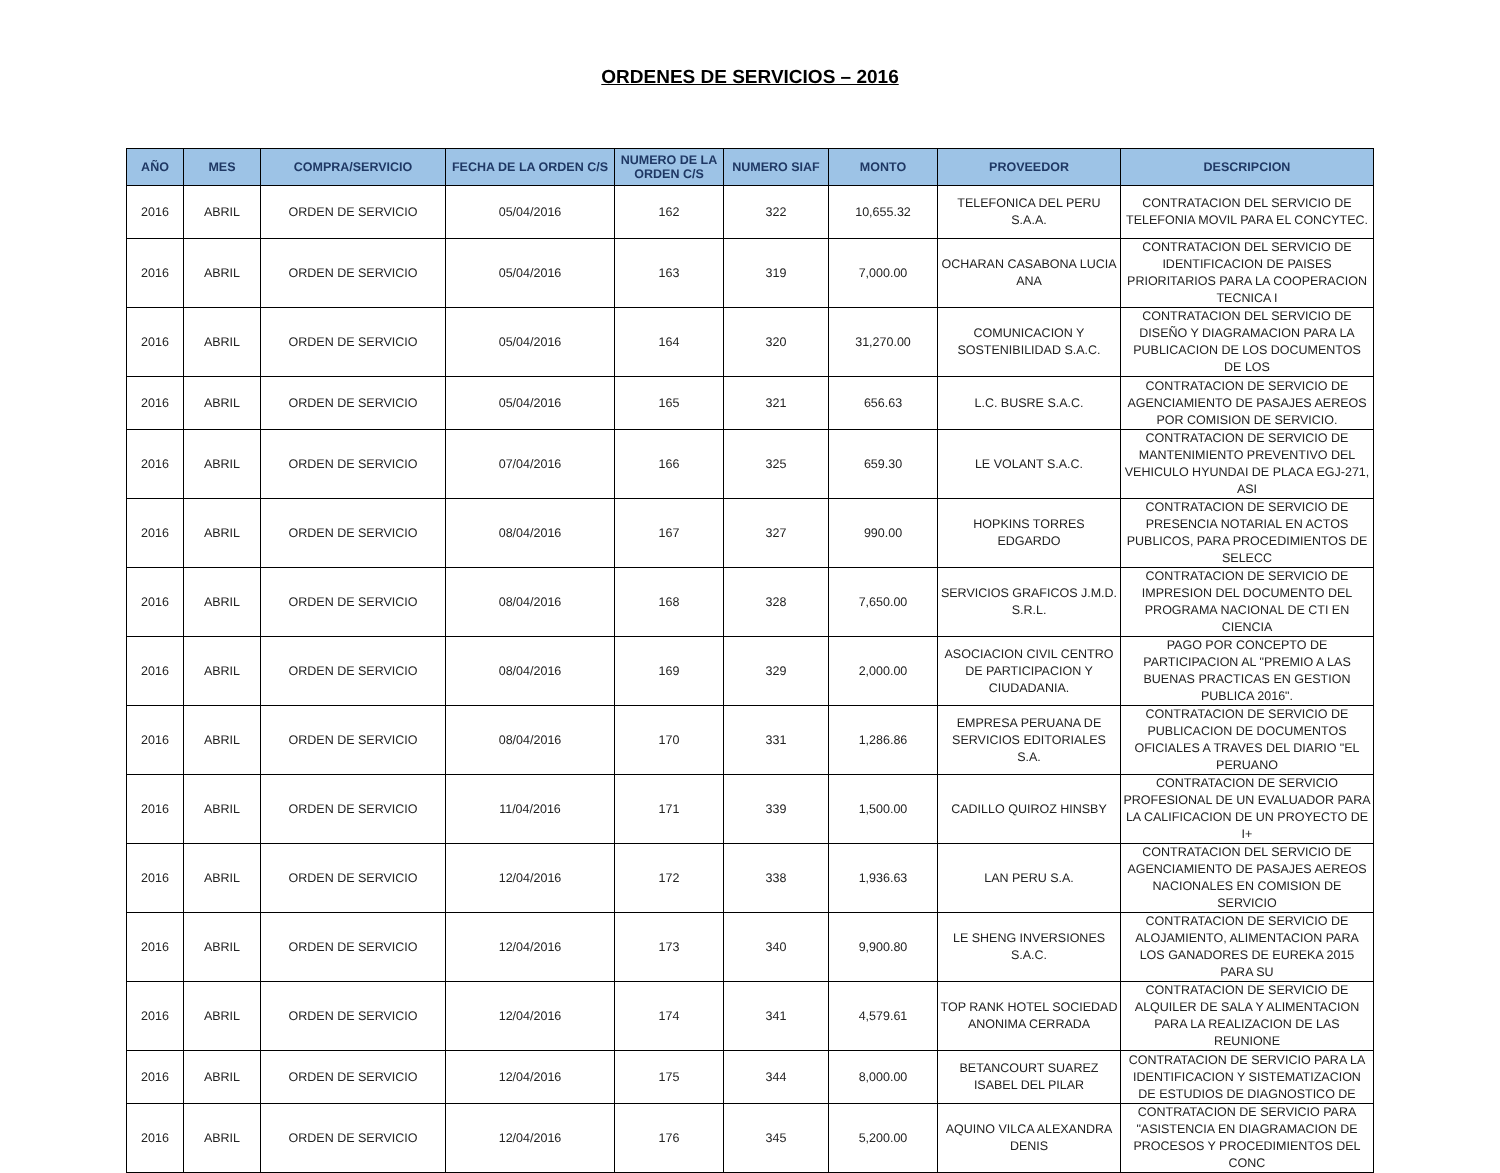ORDENES DE SERVICIOS – 2016
| AÑO | MES | COMPRA/SERVICIO | FECHA DE LA ORDEN C/S | NUMERO DE LA ORDEN C/S | NUMERO SIAF | MONTO | PROVEEDOR | DESCRIPCION |
| --- | --- | --- | --- | --- | --- | --- | --- | --- |
| 2016 | ABRIL | ORDEN DE SERVICIO | 05/04/2016 | 162 | 322 | 10,655.32 | TELEFONICA DEL PERU S.A.A. | CONTRATACION DEL SERVICIO DE TELEFONIA MOVIL PARA EL CONCYTEC. |
| 2016 | ABRIL | ORDEN DE SERVICIO | 05/04/2016 | 163 | 319 | 7,000.00 | OCHARAN CASABONA LUCIA ANA | CONTRATACION DEL SERVICIO DE IDENTIFICACION DE PAISES PRIORITARIOS PARA LA COOPERACION TECNICA I |
| 2016 | ABRIL | ORDEN DE SERVICIO | 05/04/2016 | 164 | 320 | 31,270.00 | COMUNICACION Y SOSTENIBILIDAD S.A.C. | CONTRATACION DEL SERVICIO DE DISEÑO Y DIAGRAMACION PARA LA PUBLICACION DE LOS DOCUMENTOS DE LOS |
| 2016 | ABRIL | ORDEN DE SERVICIO | 05/04/2016 | 165 | 321 | 656.63 | L.C. BUSRE S.A.C. | CONTRATACION DE SERVICIO DE AGENCIAMIENTO DE PASAJES AEREOS POR COMISION DE SERVICIO. |
| 2016 | ABRIL | ORDEN DE SERVICIO | 07/04/2016 | 166 | 325 | 659.30 | LE VOLANT S.A.C. | CONTRATACION DE SERVICIO DE MANTENIMIENTO PREVENTIVO DEL VEHICULO HYUNDAI DE PLACA EGJ-271, ASI |
| 2016 | ABRIL | ORDEN DE SERVICIO | 08/04/2016 | 167 | 327 | 990.00 | HOPKINS TORRES EDGARDO | CONTRATACION DE SERVICIO DE PRESENCIA NOTARIAL EN ACTOS PUBLICOS, PARA PROCEDIMIENTOS DE SELECC |
| 2016 | ABRIL | ORDEN DE SERVICIO | 08/04/2016 | 168 | 328 | 7,650.00 | SERVICIOS GRAFICOS J.M.D. S.R.L. | CONTRATACION DE SERVICIO DE IMPRESION DEL DOCUMENTO DEL PROGRAMA NACIONAL DE CTI EN CIENCIA |
| 2016 | ABRIL | ORDEN DE SERVICIO | 08/04/2016 | 169 | 329 | 2,000.00 | ASOCIACION CIVIL CENTRO DE PARTICIPACION Y CIUDADANIA. | PAGO POR CONCEPTO DE PARTICIPACION AL "PREMIO A LAS BUENAS PRACTICAS EN GESTION PUBLICA 2016". |
| 2016 | ABRIL | ORDEN DE SERVICIO | 08/04/2016 | 170 | 331 | 1,286.86 | EMPRESA PERUANA DE SERVICIOS EDITORIALES S.A. | CONTRATACION DE SERVICIO DE PUBLICACION DE DOCUMENTOS OFICIALES A TRAVES DEL DIARIO "EL PERUANO |
| 2016 | ABRIL | ORDEN DE SERVICIO | 11/04/2016 | 171 | 339 | 1,500.00 | CADILLO QUIROZ HINSBY | CONTRATACION DE SERVICIO PROFESIONAL DE UN EVALUADOR PARA LA CALIFICACION DE UN PROYECTO DE I+ |
| 2016 | ABRIL | ORDEN DE SERVICIO | 12/04/2016 | 172 | 338 | 1,936.63 | LAN PERU S.A. | CONTRATACION DEL SERVICIO DE AGENCIAMIENTO DE PASAJES AEREOS NACIONALES EN COMISION DE SERVICIO |
| 2016 | ABRIL | ORDEN DE SERVICIO | 12/04/2016 | 173 | 340 | 9,900.80 | LE SHENG INVERSIONES S.A.C. | CONTRATACION DE SERVICIO DE ALOJAMIENTO, ALIMENTACION PARA LOS GANADORES DE EUREKA 2015 PARA SU |
| 2016 | ABRIL | ORDEN DE SERVICIO | 12/04/2016 | 174 | 341 | 4,579.61 | TOP RANK HOTEL SOCIEDAD ANONIMA CERRADA | CONTRATACION DE SERVICIO DE ALQUILER DE SALA Y ALIMENTACION PARA LA REALIZACION DE LAS REUNIONE |
| 2016 | ABRIL | ORDEN DE SERVICIO | 12/04/2016 | 175 | 344 | 8,000.00 | BETANCOURT SUAREZ ISABEL DEL PILAR | CONTRATACION DE SERVICIO PARA LA IDENTIFICACION Y SISTEMATIZACION DE ESTUDIOS DE DIAGNOSTICO DE |
| 2016 | ABRIL | ORDEN DE SERVICIO | 12/04/2016 | 176 | 345 | 5,200.00 | AQUINO VILCA ALEXANDRA DENIS | CONTRATACION DE SERVICIO PARA "ASISTENCIA EN DIAGRAMACION DE PROCESOS Y PROCEDIMIENTOS DEL CONC |